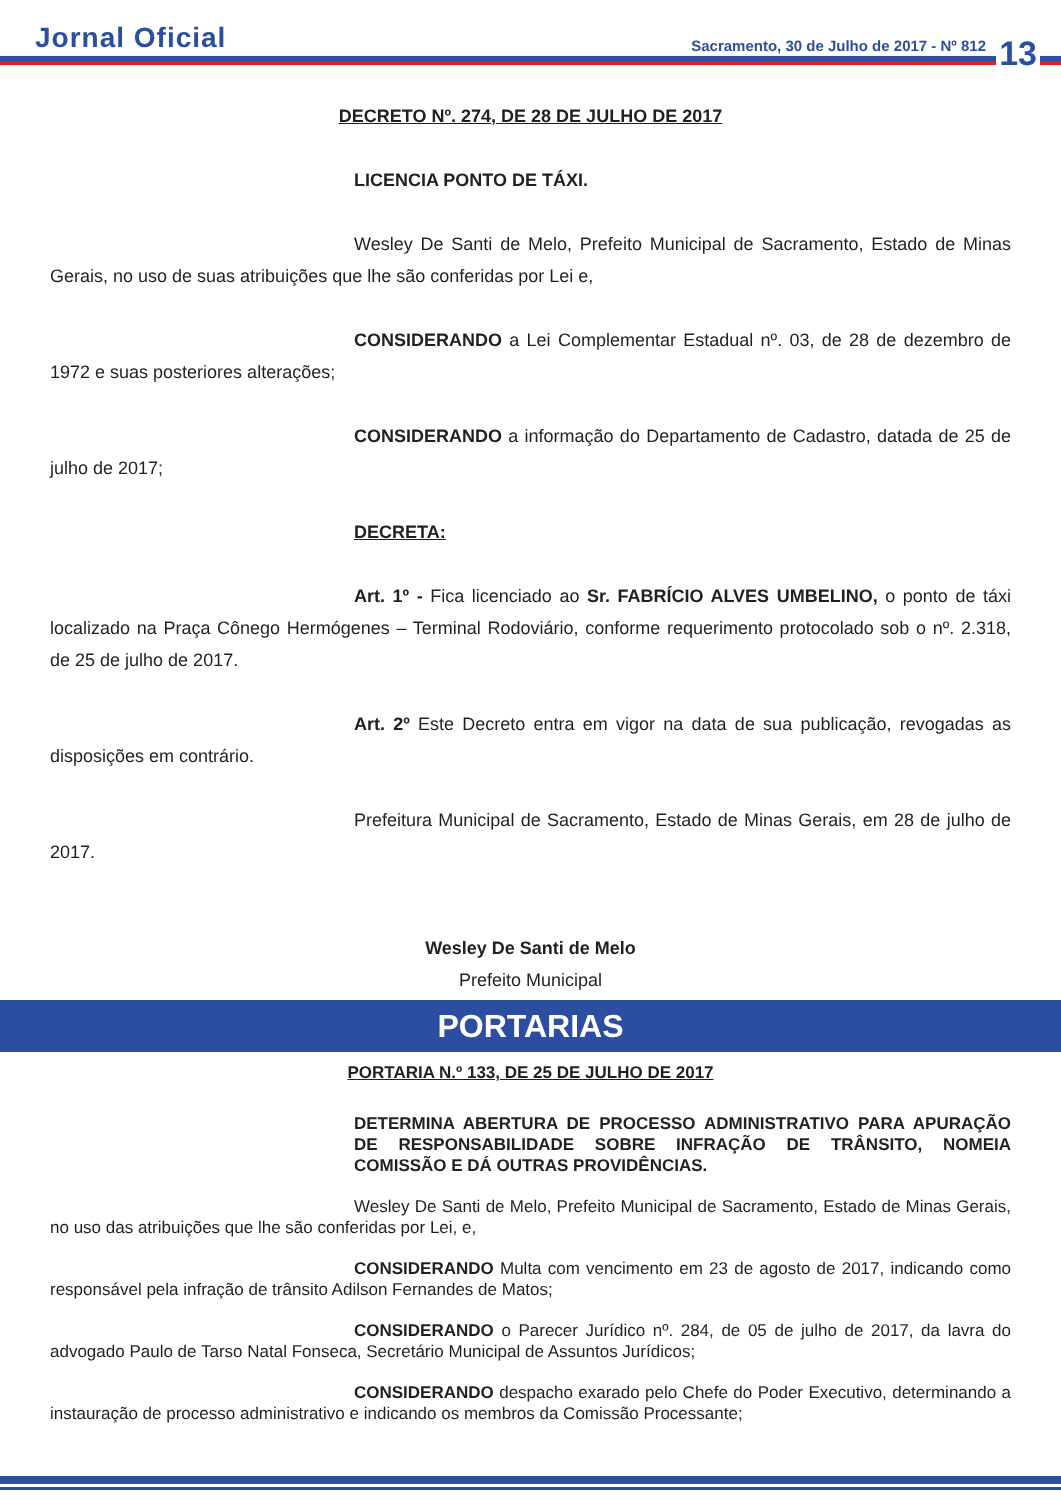Jornal Oficial Sacramento, 30 de Julho de 2017 - Nº 812 13
DECRETO Nº. 274, DE 28 DE JULHO DE 2017
LICENCIA PONTO DE TÁXI.
Wesley De Santi de Melo, Prefeito Municipal de Sacramento, Estado de Minas Gerais, no uso de suas atribuições que lhe são conferidas por Lei e,
CONSIDERANDO a Lei Complementar Estadual nº. 03, de 28 de dezembro de 1972 e suas posteriores alterações;
CONSIDERANDO a informação do Departamento de Cadastro, datada de 25 de julho de 2017;
DECRETA:
Art. 1º - Fica licenciado ao Sr. FABRÍCIO ALVES UMBELINO, o ponto de táxi localizado na Praça Cônego Hermógenes – Terminal Rodoviário, conforme requerimento protocolado sob o nº. 2.318, de 25 de julho de 2017.
Art. 2º Este Decreto entra em vigor na data de sua publicação, revogadas as disposições em contrário.
Prefeitura Municipal de Sacramento, Estado de Minas Gerais, em 28 de julho de 2017.
Wesley De Santi de Melo
Prefeito Municipal
PORTARIAS
PORTARIA N.º 133, DE 25 DE JULHO DE 2017
DETERMINA ABERTURA DE PROCESSO ADMINISTRATIVO PARA APURAÇÃO DE RESPONSABILIDADE SOBRE INFRAÇÃO DE TRÂNSITO, NOMEIA COMISSÃO E DÁ OUTRAS PROVIDÊNCIAS.
Wesley De Santi de Melo, Prefeito Municipal de Sacramento, Estado de Minas Gerais, no uso das atribuições que lhe são conferidas por Lei, e,
CONSIDERANDO Multa com vencimento em 23 de agosto de 2017, indicando como responsável pela infração de trânsito Adilson Fernandes de Matos;
CONSIDERANDO o Parecer Jurídico nº. 284, de 05 de julho de 2017, da lavra do advogado Paulo de Tarso Natal Fonseca, Secretário Municipal de Assuntos Jurídicos;
CONSIDERANDO despacho exarado pelo Chefe do Poder Executivo, determinando a instauração de processo administrativo e indicando os membros da Comissão Processante;